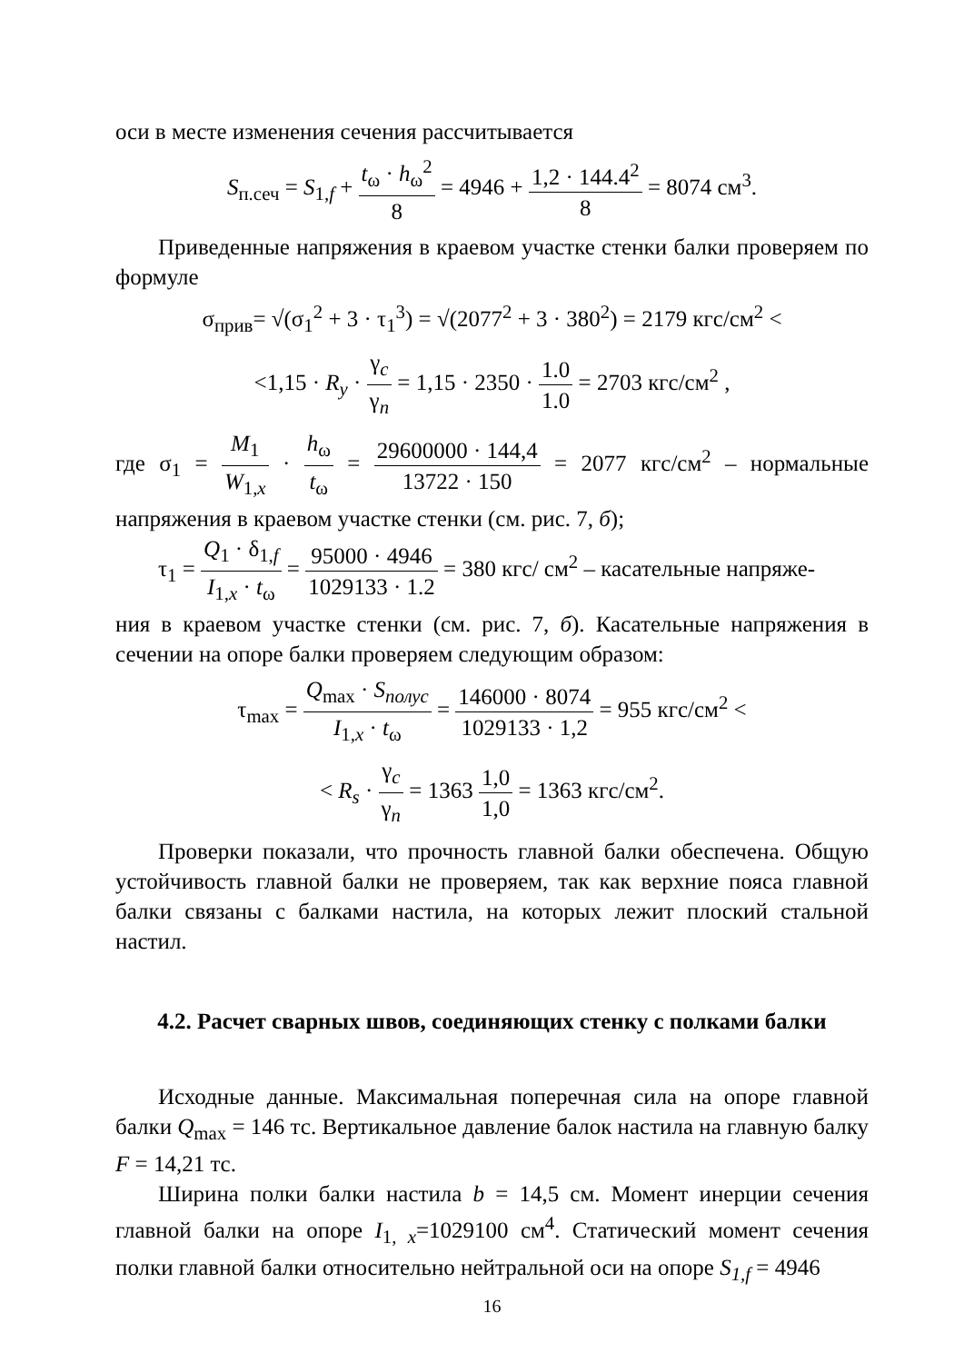оси в месте изменения сечения рассчитывается
S<sub>п.сеч</sub> = S<sub>1,f</sub> + t<sub>ω</sub> · h<sub>ω</sub><sup>2</sup> 8 = 4946 + 1,2 · 144.4<sup>2</sup> 8 = 8074 см<sup>3</sup>.
Приведенные напряжения в краевом участке стенки балки проверяем по формуле
σ<sub>прив</sub>= √(σ<sub>1</sub><sup>2</sup> + 3 · τ<sub>1</sub><sup>3</sup>) = √(2077<sup>2</sup> + 3 · 380<sup>2</sup>) = 2179 кгс/см<sup>2</sup> <
<1,15 · R<sub>y</sub> · γ<sub>c</sub> γ<sub>n</sub> = 1,15 · 2350 · 1.0 1.0 = 2703 кгс/см<sup>2</sup> ,
где σ<sub>1</sub> = M<sub>1</sub> W<sub>1,x</sub> · h<sub>ω</sub> t<sub>ω</sub> = 29600000 · 144,4 13722 · 150 = 2077 кгс/см<sup>2</sup> – нормальные напряжения в краевом участке стенки (см. рис. 7, б);
τ<sub>1</sub> = Q<sub>1</sub> · δ<sub>1,f</sub> I<sub>1,x</sub> · t<sub>ω</sub> = 95000 · 4946 1029133 · 1.2 = 380 кгс/ см<sup>2</sup> – касательные напряже-
ния в краевом участке стенки (см. рис. 7, б). Касательные напряжения в сечении на опоре балки проверяем следующим образом:
τ<sub>max</sub> = Q<sub>max</sub> · S<sub>полус</sub> I<sub>1,x</sub> · t<sub>ω</sub> = 146000 · 8074 1029133 · 1,2 = 955 кгс/см<sup>2</sup> <
< R<sub>s</sub> · γ<sub>c</sub> γ<sub>n</sub> = 1363 1,0 1,0 = 1363 кгс/см<sup>2</sup>.
Проверки показали, что прочность главной балки обеспечена. Общую устойчивость главной балки не проверяем, так как верхние пояса главной балки связаны с балками настила, на которых лежит плоский стальной настил.
4.2. Расчет сварных швов, соединяющих стенку с полками балки
Исходные данные. Максимальная поперечная сила на опоре главной балки Q<sub>max</sub> = 146 тс. Вертикальное давление балок настила на главную балку F = 14,21 тс.
Ширина полки балки настила b = 14,5 см. Момент инерции сечения главной балки на опоре I<sub>1, x</sub>=1029100 см<sup>4</sup>. Статический момент сечения полки главной балки относительно нейтральной оси на опоре S<sub>1,f</sub> = 4946
16